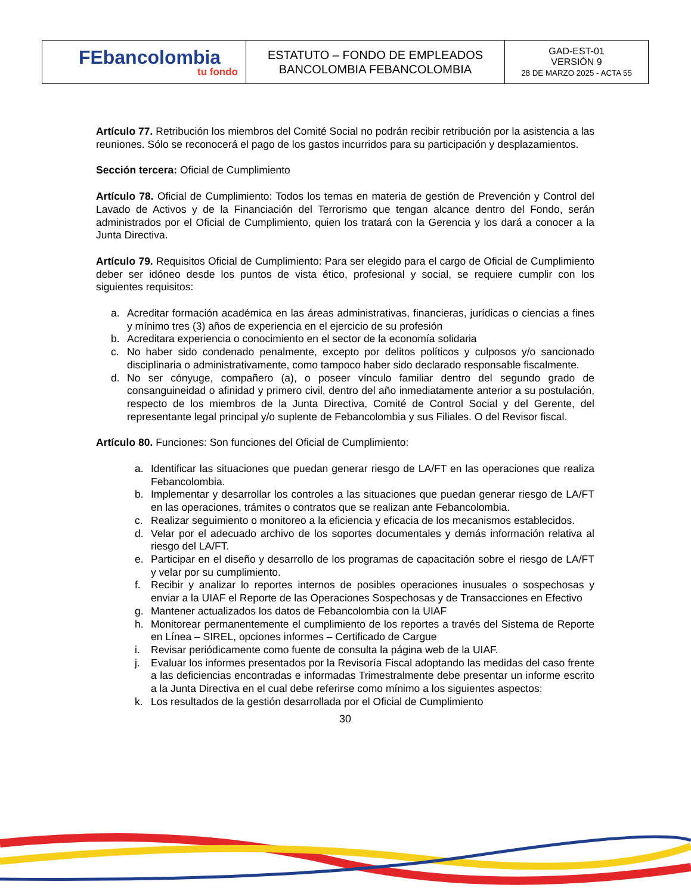| FEbancolombia tu fondo | ESTATUTO – FONDO DE EMPLEADOS BANCOLOMBIA FEBANCOLOMBIA | GAD-EST-01 VERSIÓN 9 28 DE MARZO 2025 - ACTA 55 |
Artículo 77. Retribución los miembros del Comité Social no podrán recibir retribución por la asistencia a las reuniones. Sólo se reconocerá el pago de los gastos incurridos para su participación y desplazamientos.
Sección tercera: Oficial de Cumplimiento
Artículo 78. Oficial de Cumplimiento: Todos los temas en materia de gestión de Prevención y Control del Lavado de Activos y de la Financiación del Terrorismo que tengan alcance dentro del Fondo, serán administrados por el Oficial de Cumplimiento, quien los tratará con la Gerencia y los dará a conocer a la Junta Directiva.
Artículo 79. Requisitos Oficial de Cumplimiento: Para ser elegido para el cargo de Oficial de Cumplimiento deber ser idóneo desde los puntos de vista ético, profesional y social, se requiere cumplir con los siguientes requisitos:
a. Acreditar formación académica en las áreas administrativas, financieras, jurídicas o ciencias a fines y mínimo tres (3) años de experiencia en el ejercicio de su profesión
b. Acreditara experiencia o conocimiento en el sector de la economía solidaria
c. No haber sido condenado penalmente, excepto por delitos políticos y culposos y/o sancionado disciplinaria o administrativamente, como tampoco haber sido declarado responsable fiscalmente.
d. No ser cónyuge, compañero (a), o poseer vínculo familiar dentro del segundo grado de consanguineidad o afinidad y primero civil, dentro del año inmediatamente anterior a su postulación, respecto de los miembros de la Junta Directiva, Comité de Control Social y del Gerente, del representante legal principal y/o suplente de Febancolombia y sus Filiales. O del Revisor fiscal.
Artículo 80. Funciones: Son funciones del Oficial de Cumplimiento:
a. Identificar las situaciones que puedan generar riesgo de LA/FT en las operaciones que realiza Febancolombia.
b. Implementar y desarrollar los controles a las situaciones que puedan generar riesgo de LA/FT en las operaciones, trámites o contratos que se realizan ante Febancolombia.
c. Realizar seguimiento o monitoreo a la eficiencia y eficacia de los mecanismos establecidos.
d. Velar por el adecuado archivo de los soportes documentales y demás información relativa al riesgo del LA/FT.
e. Participar en el diseño y desarrollo de los programas de capacitación sobre el riesgo de LA/FT y velar por su cumplimiento.
f. Recibir y analizar lo reportes internos de posibles operaciones inusuales o sospechosas y enviar a la UIAF el Reporte de las Operaciones Sospechosas y de Transacciones en Efectivo
g. Mantener actualizados los datos de Febancolombia con la UIAF
h. Monitorear permanentemente el cumplimiento de los reportes a través del Sistema de Reporte en Línea – SIREL, opciones informes – Certificado de Cargue
i. Revisar periódicamente como fuente de consulta la página web de la UIAF.
j. Evaluar los informes presentados por la Revisoría Fiscal adoptando las medidas del caso frente a las deficiencias encontradas e informadas Trimestralmente debe presentar un informe escrito a la Junta Directiva en el cual debe referirse como mínimo a los siguientes aspectos:
k. Los resultados de la gestión desarrollada por el Oficial de Cumplimiento
30